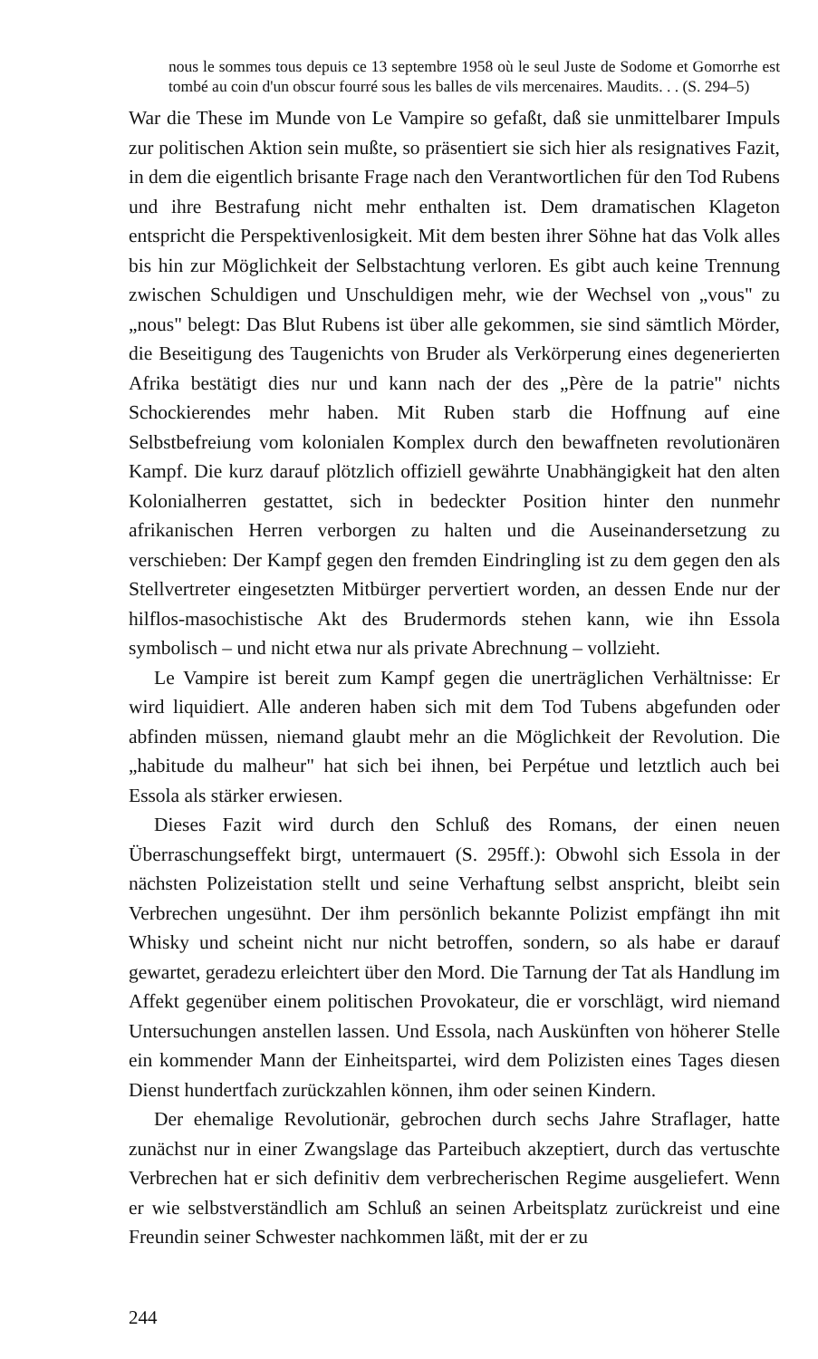nous le sommes tous depuis ce 13 septembre 1958 où le seul Juste de Sodome et Gomorrhe est tombé au coin d'un obscur fourré sous les balles de vils mercenaires. Maudits. . . (S. 294–5)
War die These im Munde von Le Vampire so gefaßt, daß sie unmittelbarer Impuls zur politischen Aktion sein mußte, so präsentiert sie sich hier als resignatives Fazit, in dem die eigentlich brisante Frage nach den Verantwortlichen für den Tod Rubens und ihre Bestrafung nicht mehr enthalten ist. Dem dramatischen Klageton entspricht die Perspektivenlosigkeit. Mit dem besten ihrer Söhne hat das Volk alles bis hin zur Möglichkeit der Selbstachtung verloren. Es gibt auch keine Trennung zwischen Schuldigen und Unschuldigen mehr, wie der Wechsel von „vous" zu „nous" belegt: Das Blut Rubens ist über alle gekommen, sie sind sämtlich Mörder, die Beseitigung des Taugenichts von Bruder als Verkörperung eines degenerierten Afrika bestätigt dies nur und kann nach der des „Père de la patrie" nichts Schockierendes mehr haben. Mit Ruben starb die Hoffnung auf eine Selbstbefreiung vom kolonialen Komplex durch den bewaffneten revolutionären Kampf. Die kurz darauf plötzlich offiziell gewährte Unabhängigkeit hat den alten Kolonialherren gestattet, sich in bedeckter Position hinter den nunmehr afrikanischen Herren verborgen zu halten und die Auseinandersetzung zu verschieben: Der Kampf gegen den fremden Eindringling ist zu dem gegen den als Stellvertreter eingesetzten Mitbürger pervertiert worden, an dessen Ende nur der hilflos-masochistische Akt des Brudermords stehen kann, wie ihn Essola symbolisch – und nicht etwa nur als private Abrechnung – vollzieht.
Le Vampire ist bereit zum Kampf gegen die unerträglichen Verhältnisse: Er wird liquidiert. Alle anderen haben sich mit dem Tod Tubens abgefunden oder abfinden müssen, niemand glaubt mehr an die Möglichkeit der Revolution. Die „habitude du malheur" hat sich bei ihnen, bei Perpétue und letztlich auch bei Essola als stärker erwiesen.
Dieses Fazit wird durch den Schluß des Romans, der einen neuen Überraschungseffekt birgt, untermauert (S. 295ff.): Obwohl sich Essola in der nächsten Polizeistation stellt und seine Verhaftung selbst anspricht, bleibt sein Verbrechen ungesühnt. Der ihm persönlich bekannte Polizist empfängt ihn mit Whisky und scheint nicht nur nicht betroffen, sondern, so als habe er darauf gewartet, geradezu erleichtert über den Mord. Die Tarnung der Tat als Handlung im Affekt gegenüber einem politischen Provokateur, die er vorschlägt, wird niemand Untersuchungen anstellen lassen. Und Essola, nach Auskünften von höherer Stelle ein kommender Mann der Einheitspartei, wird dem Polizisten eines Tages diesen Dienst hundertfach zurückzahlen können, ihm oder seinen Kindern.
Der ehemalige Revolutionär, gebrochen durch sechs Jahre Straflager, hatte zunächst nur in einer Zwangslage das Parteibuch akzeptiert, durch das vertuschte Verbrechen hat er sich definitiv dem verbrecherischen Regime ausgeliefert. Wenn er wie selbstverständlich am Schluß an seinen Arbeitsplatz zurückreist und eine Freundin seiner Schwester nachkommen läßt, mit der er zu
244